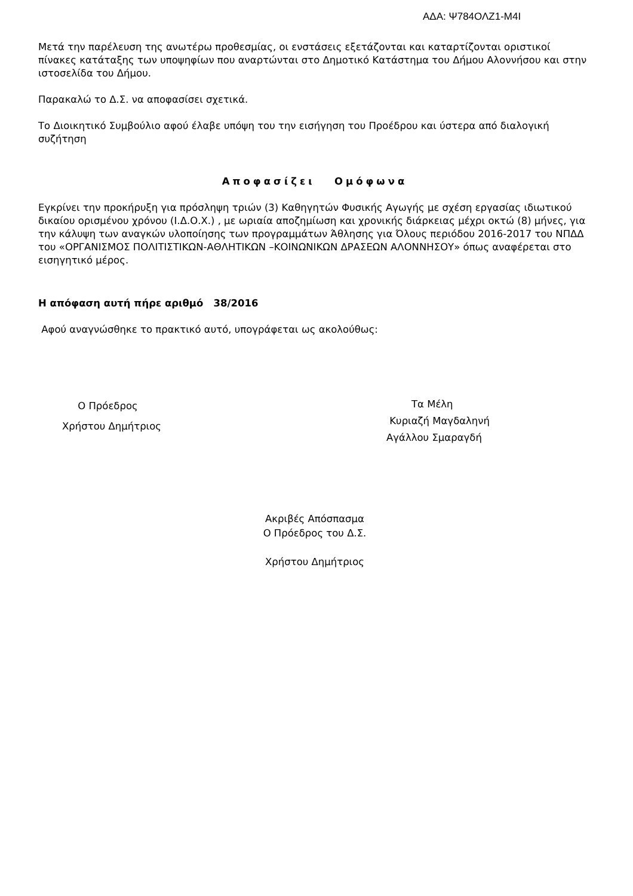ΑΔΑ: Ψ784ΟΛΖ1-Μ4Ι
Μετά την παρέλευση της ανωτέρω προθεσμίας, οι ενστάσεις εξετάζονται και καταρτίζονται οριστικοί πίνακες κατάταξης των υποψηφίων που αναρτώνται στο Δημοτικό Κατάστημα του Δήμου Αλοννήσου και στην ιστοσελίδα του Δήμου.
Παρακαλώ το Δ.Σ. να αποφασίσει σχετικά.
Το Διοικητικό Συμβούλιο αφού έλαβε υπόψη του την εισήγηση του Προέδρου και ύστερα από διαλογική συζήτηση
Αποφασίζει Ομόφωνα
Εγκρίνει την προκήρυξη για πρόσληψη τριών (3) Καθηγητών Φυσικής Αγωγής με σχέση εργασίας ιδιωτικού δικαίου ορισμένου χρόνου (Ι.Δ.Ο.Χ.) , με ωριαία αποζημίωση και χρονικής διάρκειας μέχρι οκτώ (8) μήνες, για την κάλυψη των αναγκών υλοποίησης των προγραμμάτων Άθλησης για Όλους περιόδου 2016-2017 του ΝΠΔΔ του «ΟΡΓΑΝΙΣΜΟΣ ΠΟΛΙΤΙΣΤΙΚΩΝ-ΑΘΛΗΤΙΚΩΝ –ΚΟΙΝΩΝΙΚΩΝ ΔΡΑΣΕΩΝ ΑΛΟΝΝΗΣΟΥ» όπως αναφέρεται στο εισηγητικό μέρος.
Η απόφαση αυτή πήρε αριθμό 38/2016
Αφού αναγνώσθηκε το πρακτικό αυτό, υπογράφεται ως ακολούθως:
Ο Πρόεδρος
Χρήστου Δημήτριος
Τα Μέλη
Κυριαζή Μαγδαληνή
Αγάλλου Σμαραγδή
Ακριβές Απόσπασμα
Ο Πρόεδρος του Δ.Σ.
Χρήστου Δημήτριος